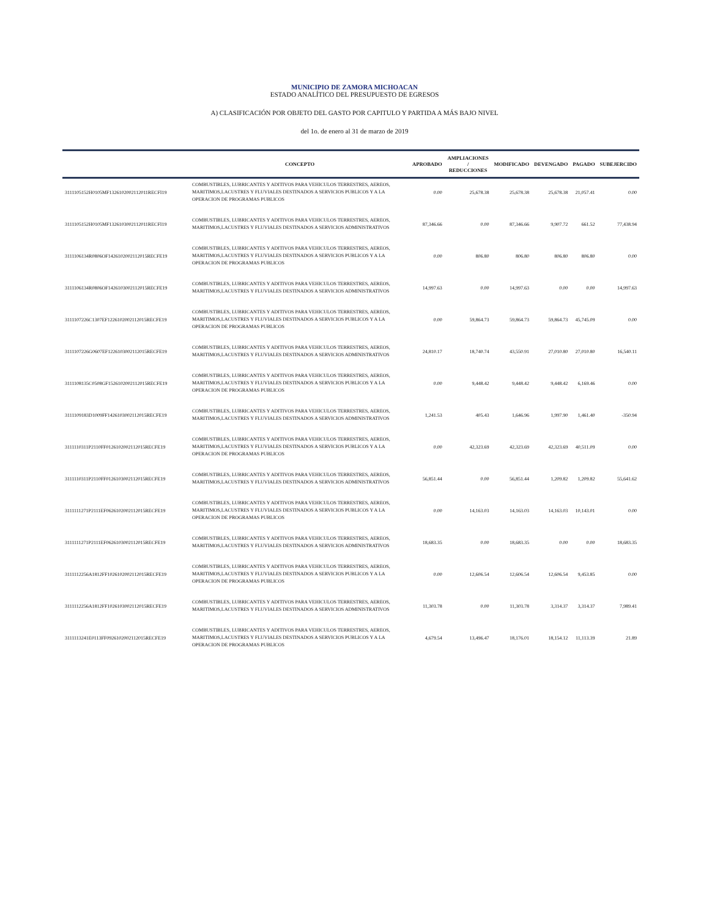MUNICIPIO DE ZAMORA MICHOACAN
ESTADO ANALÍTICO DEL PRESUPUESTO DE EGRESOS
A) CLASIFICACIÓN POR OBJETO DEL GASTO POR CAPITULO Y PARTIDA A MÁS BAJO NIVEL
del 1o. de enero al 31 de marzo de 2019
| | CONCEPTO | APROBADO | AMPLIACIONES / REDUCCIONES | MODIFICADO | DEVENGADO | PAGADO | SUBEJERCIDO |
| --- | --- | --- | --- | --- | --- | --- | --- |
| 3111105152H0105MF1326102002112011RECFI19 | COMBUSTIBLES, LUBRICANTES Y ADITIVOS PARA VEHICULOS TERRESTRES, AEREOS, MARITIMOS,LACUSTRES Y FLUVIALES DESTINADOS A SERVICIOS PUBLICOS Y A LA OPERACION DE PROGRAMAS PUBLICOS | 0.00 | 25,678.38 | 25,678.38 | 25,678.38 | 21,057.41 | 0.00 |
| 3111105152H0105MF1326103002112011RECFI19 | COMBUSTIBLES, LUBRICANTES Y ADITIVOS PARA VEHICULOS TERRESTRES, AEREOS, MARITIMOS,LACUSTRES Y FLUVIALES DESTINADOS A SERVICIOS ADMINISTRATIVOS | 87,346.66 | 0.00 | 87,346.66 | 9,907.72 | 661.52 | 77,438.94 |
| 3111106134R0806OF1426102002112015RECFE19 | COMBUSTIBLES, LUBRICANTES Y ADITIVOS PARA VEHICULOS TERRESTRES, AEREOS, MARITIMOS,LACUSTRES Y FLUVIALES DESTINADOS A SERVICIOS PUBLICOS Y A LA OPERACION DE PROGRAMAS PUBLICOS | 0.00 | 806.80 | 806.80 | 806.80 | 806.80 | 0.00 |
| 3111106134R0806OF1426103002112015RECFE19 | COMBUSTIBLES, LUBRICANTES Y ADITIVOS PARA VEHICULOS TERRESTRES, AEREOS, MARITIMOS,LACUSTRES Y FLUVIALES DESTINADOS A SERVICIOS ADMINISTRATIVOS | 14,997.63 | 0.00 | 14,997.63 | 0.00 | 0.00 | 14,997.63 |
| 3111107226C1307EF1226102002112015RECFE19 | COMBUSTIBLES, LUBRICANTES Y ADITIVOS PARA VEHICULOS TERRESTRES, AEREOS, MARITIMOS,LACUSTRES Y FLUVIALES DESTINADOS A SERVICIOS PUBLICOS Y A LA OPERACION DE PROGRAMAS PUBLICOS | 0.00 | 59,864.73 | 59,864.73 | 59,864.73 | 45,745.09 | 0.00 |
| 3111107226G0607EF1226103002112015RECFE19 | COMBUSTIBLES, LUBRICANTES Y ADITIVOS PARA VEHICULOS TERRESTRES, AEREOS, MARITIMOS,LACUSTRES Y FLUVIALES DESTINADOS A SERVICIOS ADMINISTRATIVOS | 24,810.17 | 18,740.74 | 43,550.91 | 27,010.80 | 27,010.80 | 16,540.11 |
| 3111108135C0508GF1526102002112015RECFE19 | COMBUSTIBLES, LUBRICANTES Y ADITIVOS PARA VEHICULOS TERRESTRES, AEREOS, MARITIMOS,LACUSTRES Y FLUVIALES DESTINADOS A SERVICIOS PUBLICOS Y A LA OPERACION DE PROGRAMAS PUBLICOS | 0.00 | 9,448.42 | 9,448.42 | 9,448.42 | 6,169.46 | 0.00 |
| 3111109183D1009FF1426103002112015RECFE19 | COMBUSTIBLES, LUBRICANTES Y ADITIVOS PARA VEHICULOS TERRESTRES, AEREOS, MARITIMOS,LACUSTRES Y FLUVIALES DESTINADOS A SERVICIOS ADMINISTRATIVOS | 1,241.53 | 405.43 | 1,646.96 | 1,997.90 | 1,461.40 | -350.94 |
| 3111110311P2110FF0126102002112015RECFE19 | COMBUSTIBLES, LUBRICANTES Y ADITIVOS PARA VEHICULOS TERRESTRES, AEREOS, MARITIMOS,LACUSTRES Y FLUVIALES DESTINADOS A SERVICIOS PUBLICOS Y A LA OPERACION DE PROGRAMAS PUBLICOS | 0.00 | 42,323.69 | 42,323.69 | 42,323.69 | 40,511.09 | 0.00 |
| 3111110311P2110FF0126103002112015RECFE19 | COMBUSTIBLES, LUBRICANTES Y ADITIVOS PARA VEHICULOS TERRESTRES, AEREOS, MARITIMOS,LACUSTRES Y FLUVIALES DESTINADOS A SERVICIOS ADMINISTRATIVOS | 56,851.44 | 0.00 | 56,851.44 | 1,209.82 | 1,209.82 | 55,641.62 |
| 3111111271P2111EF0626102002112015RECFE19 | COMBUSTIBLES, LUBRICANTES Y ADITIVOS PARA VEHICULOS TERRESTRES, AEREOS, MARITIMOS,LACUSTRES Y FLUVIALES DESTINADOS A SERVICIOS PUBLICOS Y A LA OPERACION DE PROGRAMAS PUBLICOS | 0.00 | 14,163.03 | 14,163.03 | 14,163.03 | 10,143.01 | 0.00 |
| 3111111271P2111EF0626103002112015RECFE19 | COMBUSTIBLES, LUBRICANTES Y ADITIVOS PARA VEHICULOS TERRESTRES, AEREOS, MARITIMOS,LACUSTRES Y FLUVIALES DESTINADOS A SERVICIOS ADMINISTRATIVOS | 18,683.35 | 0.00 | 18,683.35 | 0.00 | 0.00 | 18,683.35 |
| 3111112256A1812FF1026102002112015RECFE19 | COMBUSTIBLES, LUBRICANTES Y ADITIVOS PARA VEHICULOS TERRESTRES, AEREOS, MARITIMOS,LACUSTRES Y FLUVIALES DESTINADOS A SERVICIOS PUBLICOS Y A LA OPERACION DE PROGRAMAS PUBLICOS | 0.00 | 12,606.54 | 12,606.54 | 12,606.54 | 9,453.85 | 0.00 |
| 3111112256A1812FF1026103002112015RECFE19 | COMBUSTIBLES, LUBRICANTES Y ADITIVOS PARA VEHICULOS TERRESTRES, AEREOS, MARITIMOS,LACUSTRES Y FLUVIALES DESTINADOS A SERVICIOS ADMINISTRATIVOS | 11,303.78 | 0.00 | 11,303.78 | 3,314.37 | 3,314.37 | 7,989.41 |
| 3111113241E0113FF0926102002112015RECFE19 | COMBUSTIBLES, LUBRICANTES Y ADITIVOS PARA VEHICULOS TERRESTRES, AEREOS, MARITIMOS,LACUSTRES Y FLUVIALES DESTINADOS A SERVICIOS PUBLICOS Y A LA OPERACION DE PROGRAMAS PUBLICOS | 4,679.54 | 13,496.47 | 18,176.01 | 18,154.12 | 11,113.39 | 21.89 |